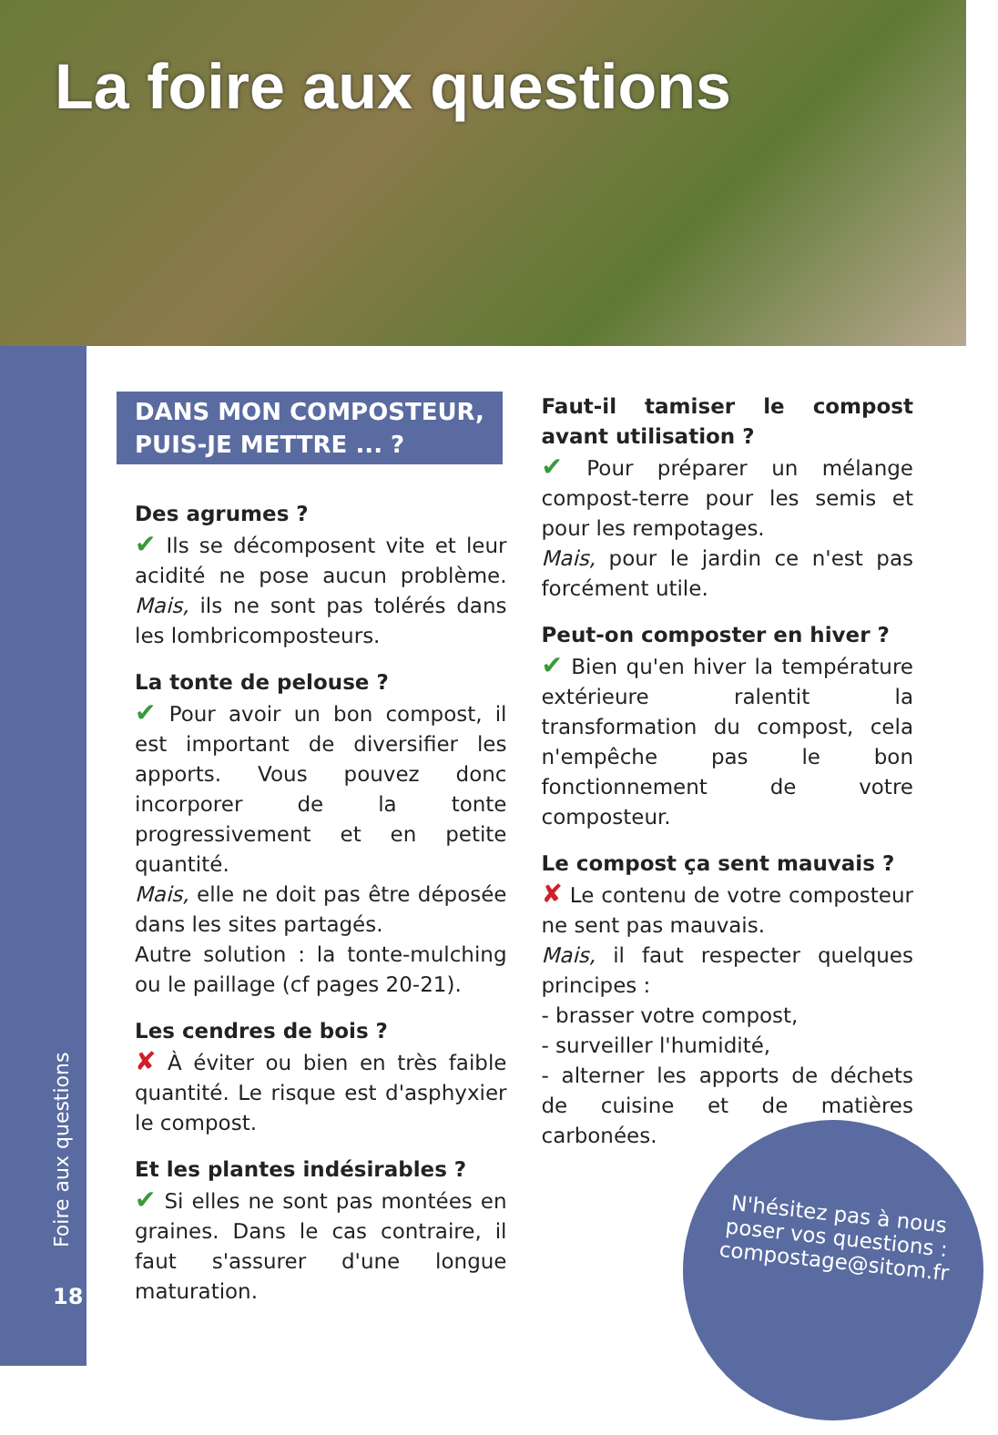La foire aux questions
Foire aux questions
18
DANS MON COMPOSTEUR,
PUIS-JE METTRE ... ?
Des agrumes ?
✔ Ils se décomposent vite et leur acidité ne pose aucun problème. Mais, ils ne sont pas tolérés dans les lombricomposteurs.
La tonte de pelouse ?
✔ Pour avoir un bon compost, il est important de diversifier les apports. Vous pouvez donc incorporer de la tonte progressivement et en petite quantité.
Mais, elle ne doit pas être déposée dans les sites partagés.
Autre solution : la tonte-mulching ou le paillage (cf pages 20-21).
Les cendres de bois ?
✘ À éviter ou bien en très faible quantité. Le risque est d'asphyxier le compost.
Et les plantes indésirables ?
✔ Si elles ne sont pas montées en graines. Dans le cas contraire, il faut s'assurer d'une longue maturation.
Faut-il tamiser le compost avant utilisation ?
✔ Pour préparer un mélange compost-terre pour les semis et pour les rempotages.
Mais, pour le jardin ce n'est pas forcément utile.
Peut-on composter en hiver ?
✔ Bien qu'en hiver la température extérieure ralentit la transformation du compost, cela n'empêche pas le bon fonctionnement de votre composteur.
Le compost ça sent mauvais ?
✘ Le contenu de votre composteur ne sent pas mauvais.
Mais, il faut respecter quelques principes :
- brasser votre compost,
- surveiller l'humidité,
- alterner les apports de déchets de cuisine et de matières carbonées.
N'hésitez pas à nous
poser vos questions :
compostage@sitom.fr